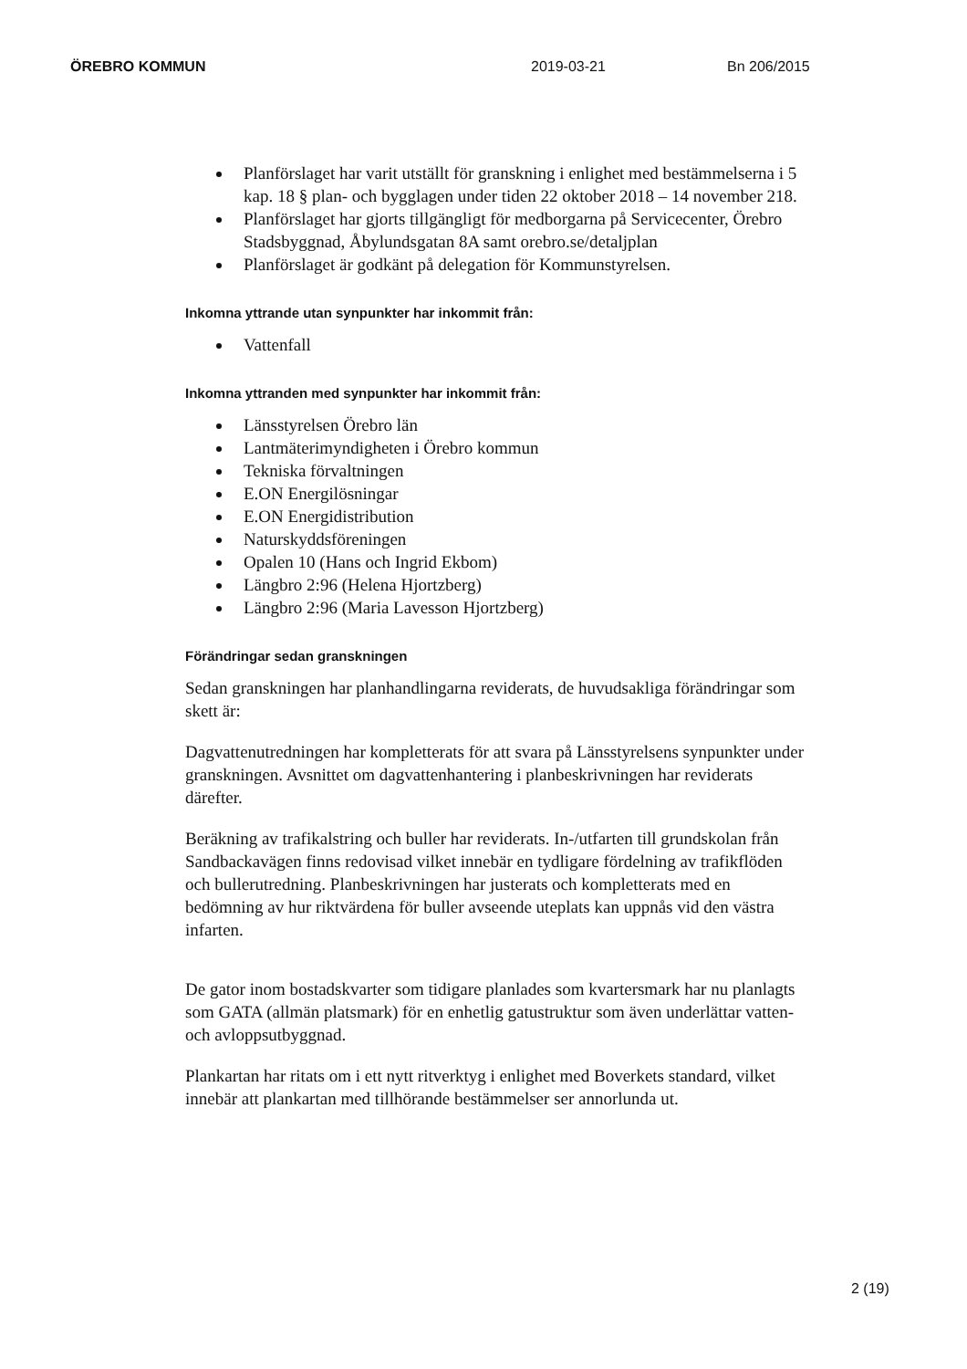ÖREBRO KOMMUN 2019-03-21 Bn 206/2015
Planförslaget har varit utställt för granskning i enlighet med bestämmelserna i 5 kap. 18 § plan- och bygglagen under tiden 22 oktober 2018 – 14 november 218.
Planförslaget har gjorts tillgängligt för medborgarna på Servicecenter, Örebro Stadsbyggnad, Åbylundsgatan 8A samt orebro.se/detaljplan
Planförslaget är godkänt på delegation för Kommunstyrelsen.
Inkomna yttrande utan synpunkter har inkommit från:
Vattenfall
Inkomna yttranden med synpunkter har inkommit från:
Länsstyrelsen Örebro län
Lantmäterimyndigheten i Örebro kommun
Tekniska förvaltningen
E.ON Energilösningar
E.ON Energidistribution
Naturskyddsföreningen
Opalen 10 (Hans och Ingrid Ekbom)
Längbro 2:96 (Helena Hjortzberg)
Längbro 2:96 (Maria Lavesson Hjortzberg)
Förändringar sedan granskningen
Sedan granskningen har planhandlingarna reviderats, de huvudsakliga förändringar som skett är:
Dagvattenutredningen har kompletterats för att svara på Länsstyrelsens synpunkter under granskningen. Avsnittet om dagvattenhantering i planbeskrivningen har reviderats därefter.
Beräkning av trafikalstring och buller har reviderats. In-/utfarten till grundskolan från Sandbackavägen finns redovisad vilket innebär en tydligare fördelning av trafikflöden och bullerutredning. Planbeskrivningen har justerats och kompletterats med en bedömning av hur riktvärdena för buller avseende uteplats kan uppnås vid den västra infarten.
De gator inom bostadskvarter som tidigare planlades som kvartersmark har nu planlagts som GATA (allmän platsmark) för en enhetlig gatustruktur som även underlättar vatten- och avloppsutbyggnad.
Plankartan har ritats om i ett nytt ritverktyg i enlighet med Boverkets standard, vilket innebär att plankartan med tillhörande bestämmelser ser annorlunda ut.
2 (19)